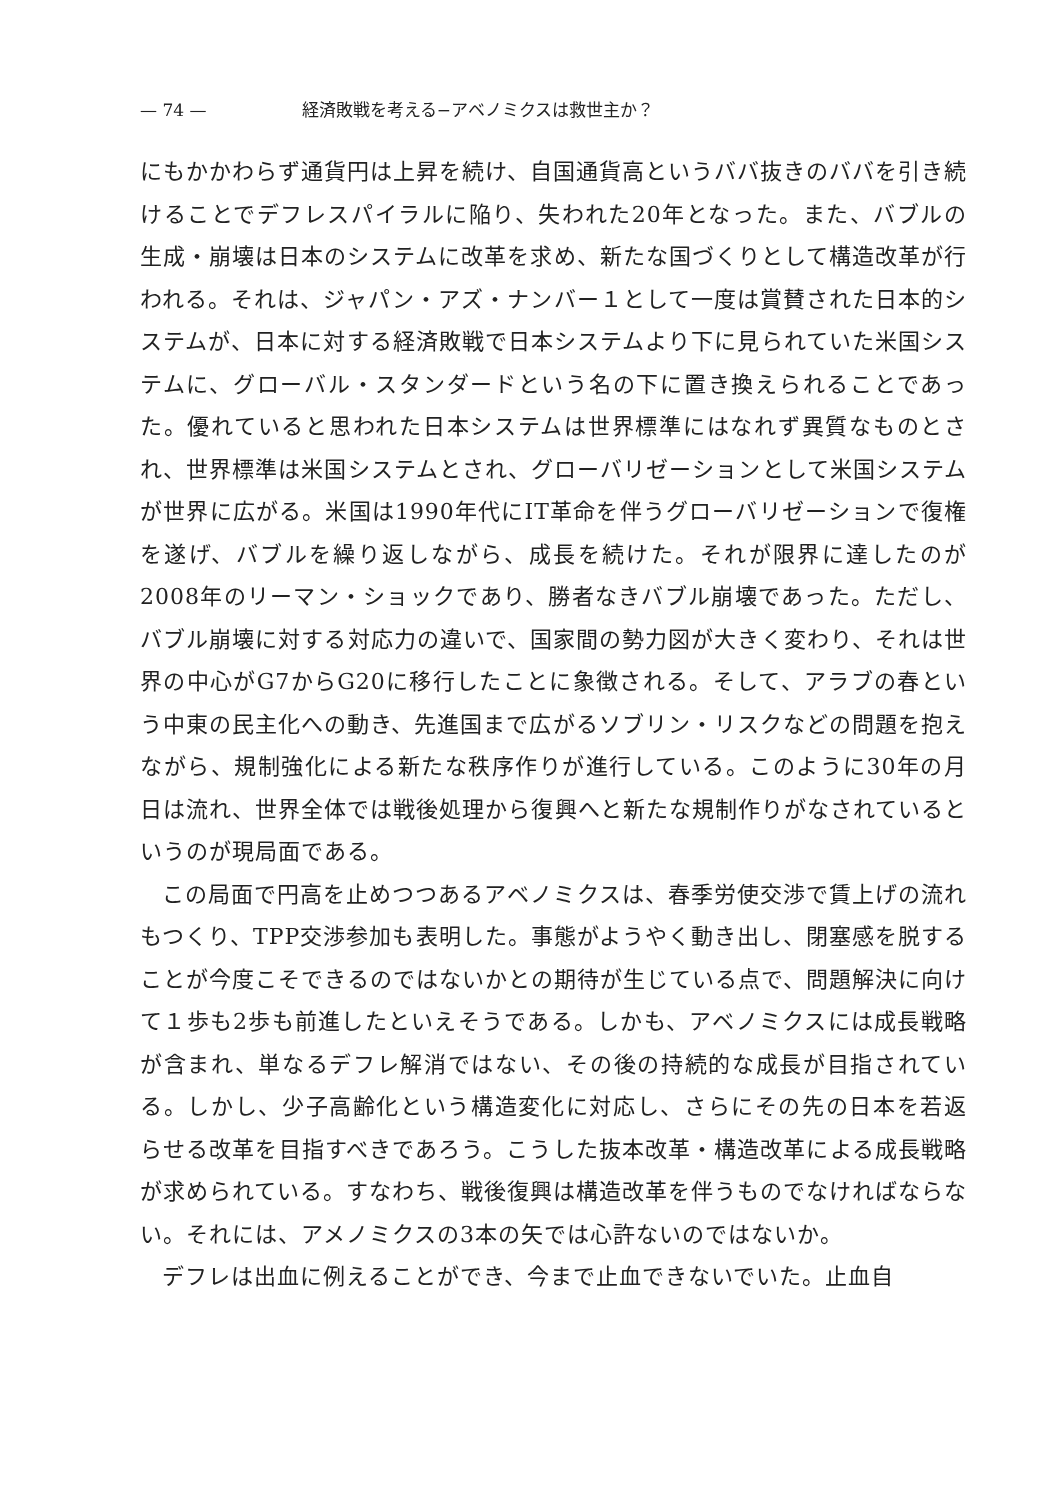— 74 — 経済敗戦を考える−アベノミクスは救世主か？
にもかかわらず通貨円は上昇を続け、自国通貨高というババ抜きのババを引き続けることでデフレスパイラルに陥り、失われた20年となった。また、バブルの生成・崩壊は日本のシステムに改革を求め、新たな国づくりとして構造改革が行われる。それは、ジャパン・アズ・ナンバー１として一度は賞賛された日本的システムが、日本に対する経済敗戦で日本システムより下に見られていた米国システムに、グローバル・スタンダードという名の下に置き換えられることであった。優れていると思われた日本システムは世界標準にはなれず異質なものとされ、世界標準は米国システムとされ、グローバリゼーションとして米国システムが世界に広がる。米国は1990年代にIT革命を伴うグローバリゼーションで復権を遂げ、バブルを繰り返しながら、成長を続けた。それが限界に達したのが2008年のリーマン・ショックであり、勝者なきバブル崩壊であった。ただし、バブル崩壊に対する対応力の違いで、国家間の勢力図が大きく変わり、それは世界の中心がG7からG20に移行したことに象徴される。そして、アラブの春という中東の民主化への動き、先進国まで広がるソブリン・リスクなどの問題を抱えながら、規制強化による新たな秩序作りが進行している。このように30年の月日は流れ、世界全体では戦後処理から復興へと新たな規制作りがなされているというのが現局面である。
この局面で円高を止めつつあるアベノミクスは、春季労使交渉で賃上げの流れもつくり、TPP交渉参加も表明した。事態がようやく動き出し、閉塞感を脱することが今度こそできるのではないかとの期待が生じている点で、問題解決に向けて１歩も2歩も前進したといえそうである。しかも、アベノミクスには成長戦略が含まれ、単なるデフレ解消ではない、その後の持続的な成長が目指されている。しかし、少子高齢化という構造変化に対応し、さらにその先の日本を若返らせる改革を目指すべきであろう。こうした抜本改革・構造改革による成長戦略が求められている。すなわち、戦後復興は構造改革を伴うものでなければならない。それには、アメノミクスの3本の矢では心許ないのではないか。
デフレは出血に例えることができ、今まで止血できないでいた。止血自